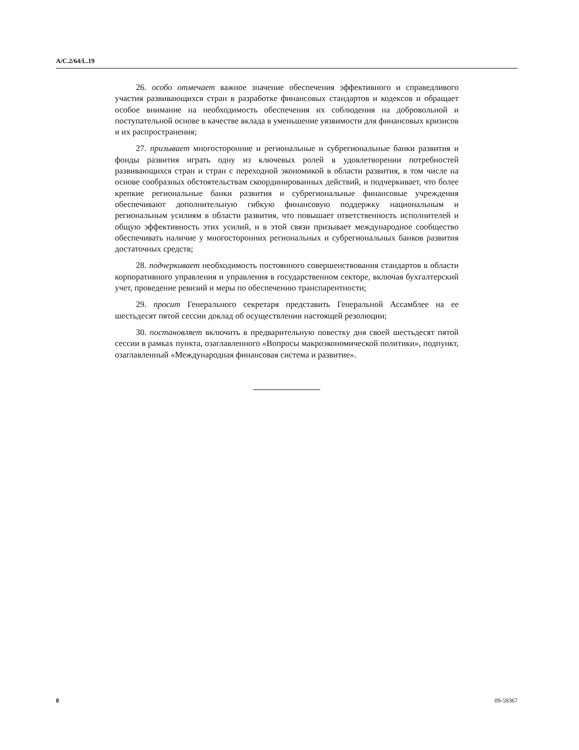A/C.2/64/L.19
26. особо отмечает важное значение обеспечения эффективного и справедливого участия развивающихся стран в разработке финансовых стандартов и кодексов и обращает особое внимание на необходимость обеспечения их соблюдения на добровольной и поступательной основе в качестве вклада в уменьшение уязвимости для финансовых кризисов и их распространения;
27. призывает многосторонние и региональные и субрегиональные банки развития и фонды развития играть одну из ключевых ролей в удовлетворении потребностей развивающихся стран и стран с переходной экономикой в области развития, в том числе на основе сообразных обстоятельствам скоординированных действий, и подчеркивает, что более крепкие региональные банки развития и субрегиональные финансовые учреждения обеспечивают дополнительную гибкую финансовую поддержку национальным и региональным усилиям в области развития, что повышает ответственность исполнителей и общую эффективность этих усилий, и в этой связи призывает международное сообщество обеспечивать наличие у многосторонних региональных и субрегиональных банков развития достаточных средств;
28. подчеркивает необходимость постоянного совершенствования стандартов в области корпоративного управления и управления в государственном секторе, включая бухгалтерский учет, проведение ревизий и меры по обеспечению транспарентности;
29. просит Генерального секретаря представить Генеральной Ассамблее на ее шестьдесят пятой сессии доклад об осуществлении настоящей резолюции;
30. постановляет включить в предварительную повестку дня своей шестьдесят пятой сессии в рамках пункта, озаглавленного «Вопросы макроэкономической политики», подпункт, озаглавленный «Международная финансовая система и развитие».
8 09-59367